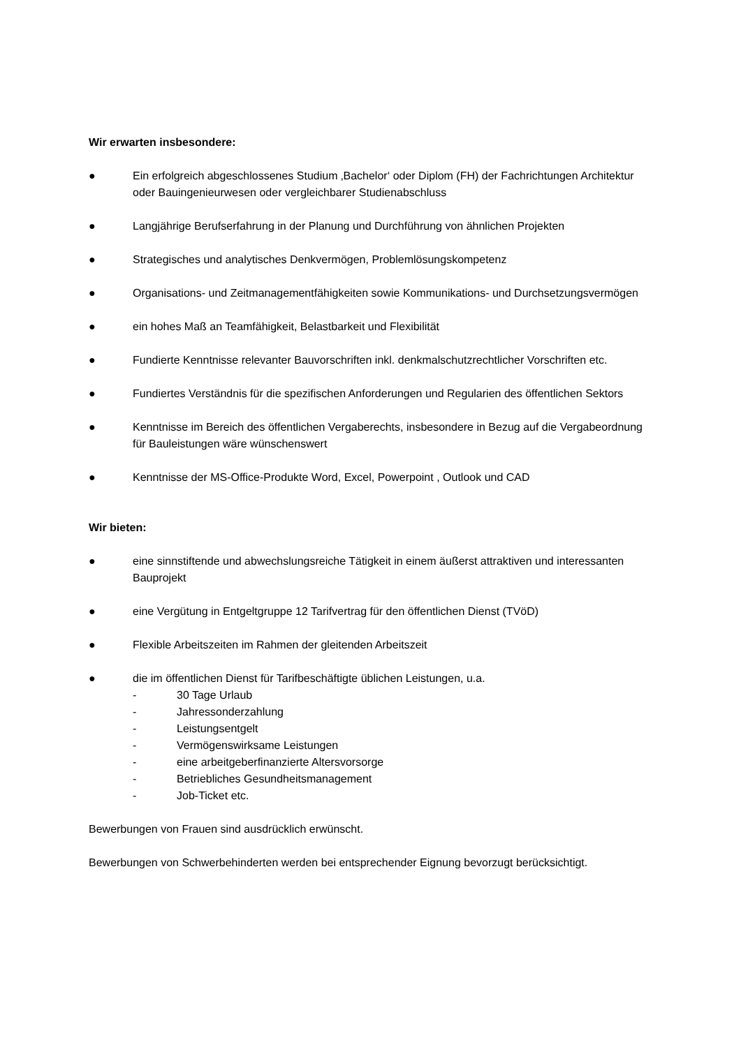Wir erwarten insbesondere:
● Ein erfolgreich abgeschlossenes Studium ‚Bachelor‘ oder Diplom (FH) der Fachrichtungen Architektur oder Bauingenieurwesen oder vergleichbarer Studienabschluss
● Langjährige Berufserfahrung in der Planung und Durchführung von ähnlichen Projekten
● Strategisches und analytisches Denkvermögen, Problemlösungskompetenz
● Organisations- und Zeitmanagementfähigkeiten sowie Kommunikations- und Durchsetzungsvermögen
● ein hohes Maß an Teamfähigkeit, Belastbarkeit und Flexibilität
● Fundierte Kenntnisse relevanter Bauvorschriften inkl. denkmalschutzrechtlicher Vorschriften etc.
● Fundiertes Verständnis für die spezifischen Anforderungen und Regularien des öffentlichen Sektors
● Kenntnisse im Bereich des öffentlichen Vergaberechts, insbesondere in Bezug auf die Vergabeordnung für Bauleistungen wäre wünschenswert
● Kenntnisse der MS-Office-Produkte Word, Excel, Powerpoint , Outlook und CAD
Wir bieten:
● eine sinnstiftende und abwechslungsreiche Tätigkeit in einem äußerst attraktiven und interessanten Bauprojekt
● eine Vergütung in Entgeltgruppe 12 Tarifvertrag für den öffentlichen Dienst (TVöD)
● Flexible Arbeitszeiten im Rahmen der gleitenden Arbeitszeit
● die im öffentlichen Dienst für Tarifbeschäftigte üblichen Leistungen, u.a.
- 30 Tage Urlaub
- Jahressonderzahlung
- Leistungsentgelt
- Vermögenswirksame Leistungen
- eine arbeitgeberfinanzierte Altersvorsorge
- Betriebliches Gesundheitsmanagement
- Job-Ticket etc.
Bewerbungen von Frauen sind ausdrücklich erwünscht.
Bewerbungen von Schwerbehinderten werden bei entsprechender Eignung bevorzugt berücksichtigt.